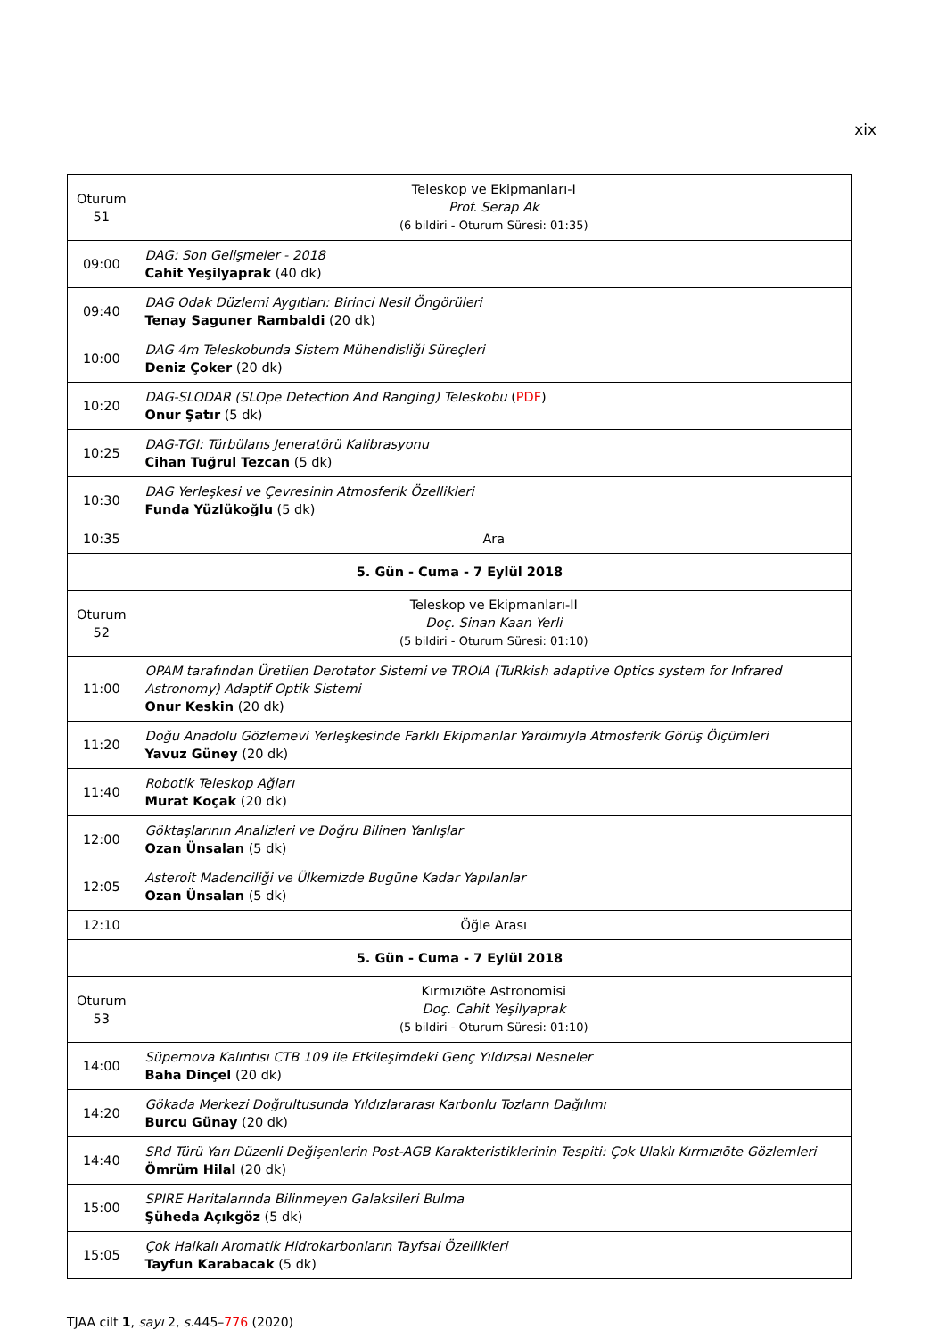xix
| Oturum 51 | Teleskop ve Ekipmanları-I Prof. Serap Ak (6 bildiri - Oturum Süresi: 01:35) |
| 09:00 | DAG: Son Gelişmeler - 2018 Cahit Yeşilyaprak (40 dk) |
| 09:40 | DAG Odak Düzlemi Aygıtları: Birinci Nesil Öngörüleri Tenay Saguner Rambaldi (20 dk) |
| 10:00 | DAG 4m Teleskobunda Sistem Mühendisliği Süreçleri Deniz Çoker (20 dk) |
| 10:20 | DAG-SLODAR (SLOpe Detection And Ranging) Teleskobu ( PDF ) Onur Şatır (5 dk) |
| 10:25 | DAG-TGI: Türbülans Jeneratörü Kalibrasyonu Cihan Tuğrul Tezcan (5 dk) |
| 10:30 | DAG Yerleşkesi ve Çevresinin Atmosferik Özellikleri Funda Yüzlükoğlu (5 dk) |
| 10:35 | Ara |
| 5. Gün - Cuma - 7 Eylül 2018 | |
| Oturum 52 | Teleskop ve Ekipmanları-II Doç. Sinan Kaan Yerli (5 bildiri - Oturum Süresi: 01:10) |
| 11:00 | OPAM tarafından Üretilen Derotator Sistemi ve TROIA (TuRkish adaptive Optics system for Infrared Astronomy) Adaptif Optik Sistemi Onur Keskin (20 dk) |
| 11:20 | Doğu Anadolu Gözlemevi Yerleşkesinde Farklı Ekipmanlar Yardımıyla Atmosferik Görüş Ölçümleri Yavuz Güney (20 dk) |
| 11:40 | Robotik Teleskop Ağları Murat Koçak (20 dk) |
| 12:00 | Göktaşlarının Analizleri ve Doğru Bilinen Yanlışlar Ozan Ünsalan (5 dk) |
| 12:05 | Asteroit Madenciliği ve Ülkemizde Bugüne Kadar Yapılanlar Ozan Ünsalan (5 dk) |
| 12:10 | Öğle Arası |
| 5. Gün - Cuma - 7 Eylül 2018 | |
| Oturum 53 | Kırmızıöte Astronomisi Doç. Cahit Yeşilyaprak (5 bildiri - Oturum Süresi: 01:10) |
| 14:00 | Süpernova Kalıntısı CTB 109 ile Etkileşimdeki Genç Yıldızsal Nesneler Baha Dinçel (20 dk) |
| 14:20 | Gökada Merkezi Doğrultusunda Yıldızlararası Karbonlu Tozların Dağılımı Burcu Günay (20 dk) |
| 14:40 | SRd Türü Yarı Düzenli Değişenlerin Post-AGB Karakteristiklerinin Tespiti: Çok Ulaklı Kırmızıöte Gözlemleri Ömrüm Hilal (20 dk) |
| 15:00 | SPIRE Haritalarında Bilinmeyen Galaksileri Bulma Şüheda Açıkgöz (5 dk) |
| 15:05 | Çok Halkalı Aromatik Hidrokarbonların Tayfsal Özellikleri Tayfun Karabacak (5 dk) |
TJAA cilt 1, sayı 2, s. 445–776 (2020)